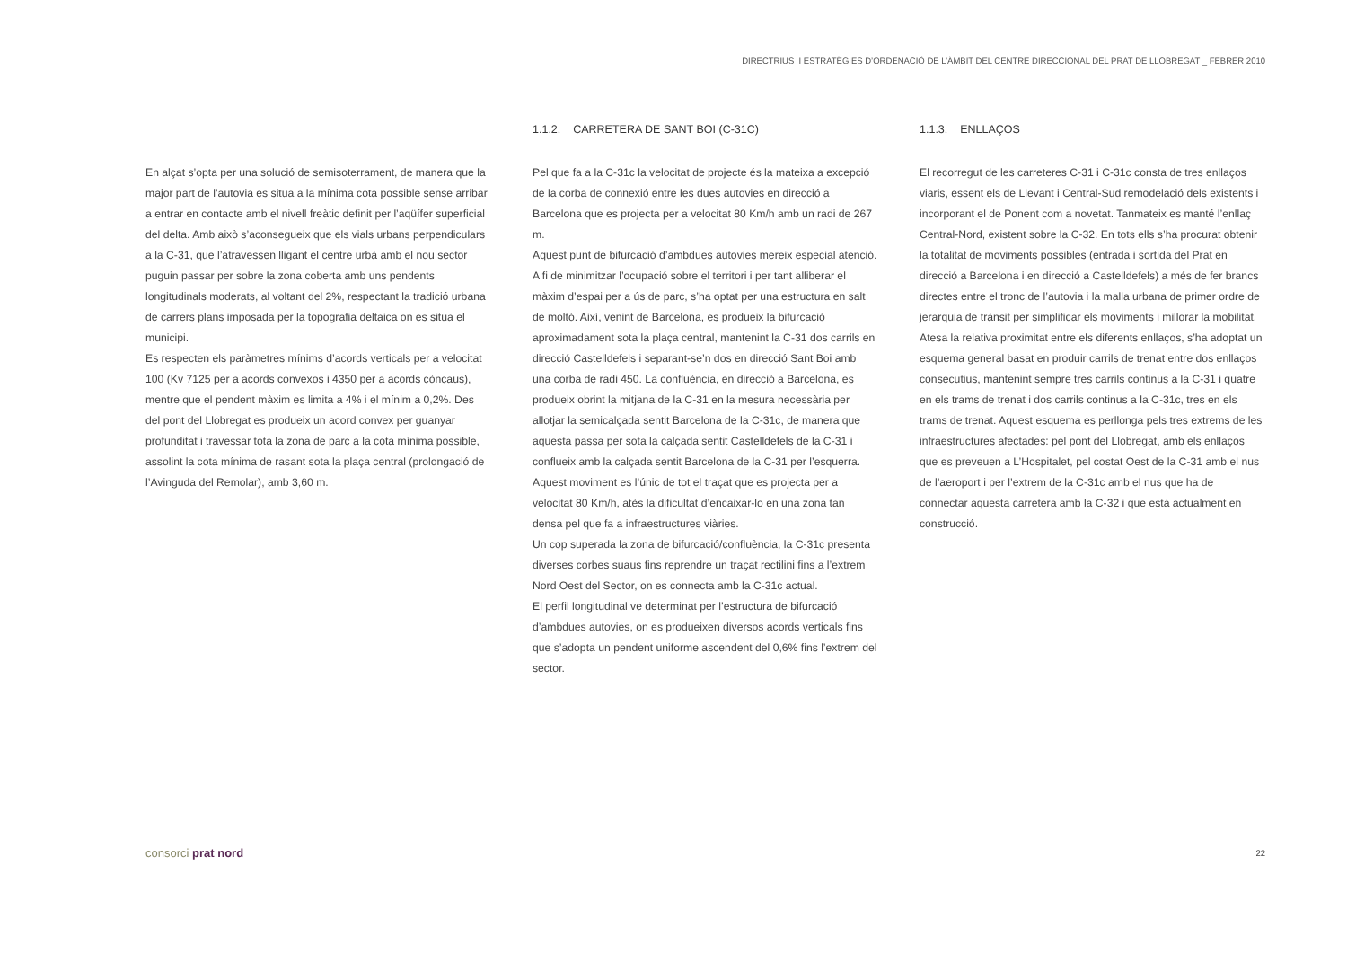DIRECTRIUS I ESTRATÈGIES D’ORDENACIÓ DE L’ÀMBIT DEL CENTRE DIRECCIONAL DEL PRAT DE LLOBREGAT _ FEBRER 2010
En alçat s’opta per una solució de semisoterrament, de manera que la major part de l’autovia es situa a la mínima cota possible sense arribar a entrar en contacte amb el nivell freàtic definit per l’aqüífer superficial del delta. Amb això s’aconsegueix que els vials urbans perpendiculars a la C-31, que l’atravessen lligant el centre urbà amb el nou sector puguin passar per sobre la zona coberta amb uns pendents longitudinals moderats, al voltant del 2%, respectant la tradició urbana de carrers plans imposada per la topografia deltaica on es situa el municipi.
Es respecten els paràmetres mínims d’acords verticals per a velocitat 100 (Kv 7125 per a acords convexos i 4350 per a acords còncaus), mentre que el pendent màxim es limita a 4% i el mínim a 0,2%. Des del pont del Llobregat es produeix un acord convex per guanyar profunditat i travessar tota la zona de parc a la cota mínima possible, assolint la cota mínima de rasant sota la plaça central (prolongació de l’Avinguda del Remolar), amb 3,60 m.
1.1.2. CARRETERA DE SANT BOI (C-31C)
Pel que fa a la C-31c la velocitat de projecte és la mateixa a excepció de la corba de connexió entre les dues autovies en direcció a Barcelona que es projecta per a velocitat 80 Km/h amb un radi de 267 m.
Aquest punt de bifurcació d’ambdues autovies mereix especial atenció. A fi de minimitzar l’ocupació sobre el territori i per tant alliberar el màxim d’espai per a ús de parc, s’ha optat per una estructura en salt de moltó. Així, venint de Barcelona, es produeix la bifurcació aproximadament sota la plaça central, mantenint la C-31 dos carrils en direcció Castelldefels i separant-se’n dos en direcció Sant Boi amb una corba de radi 450. La confluència, en direcció a Barcelona, es produeix obrint la mitjana de la C-31 en la mesura necessària per allotjar la semicalçada sentit Barcelona de la C-31c, de manera que aquesta passa per sota la calçada sentit Castelldefels de la C-31 i conflueix amb la calçada sentit Barcelona de la C-31 per l’esquerra. Aquest moviment es l’únic de tot el traçat que es projecta per a velocitat 80 Km/h, atès la dificultat d’encaixar-lo en una zona tan densa pel que fa a infraestructures viàries.
Un cop superada la zona de bifurcació/confluència, la C-31c presenta diverses corbes suaus fins reprendre un traçat rectilini fins a l’extrem Nord Oest del Sector, on es connecta amb la C-31c actual.
El perfil longitudinal ve determinat per l’estructura de bifurcació d’ambdues autovies, on es produeixen diversos acords verticals fins que s’adopta un pendent uniforme ascendent del 0,6% fins l’extrem del sector.
1.1.3. ENLLAÇOS
El recorregut de les carreteres C-31 i C-31c consta de tres enllaços viaris, essent els de Llevant i Central-Sud remodelació dels existents i incorporant el de Ponent com a novetat. Tanmateix es manté l’enllaç Central-Nord, existent sobre la C-32. En tots ells s’ha procurat obtenir la totalitat de moviments possibles (entrada i sortida del Prat en direcció a Barcelona i en direcció a Castelldefels) a més de fer brancs directes entre el tronc de l’autovia i la malla urbana de primer ordre de jerarquia de trànsit per simplificar els moviments i millorar la mobilitat. Atesa la relativa proximitat entre els diferents enllaços, s’ha adoptat un esquema general basat en produir carrils de trenat entre dos enllaços consecutius, mantenint sempre tres carrils continus a la C-31 i quatre en els trams de trenat i dos carrils continus a la C-31c, tres en els trams de trenat. Aquest esquema es perllonga pels tres extrems de les infraestructures afectades: pel pont del Llobregat, amb els enllaços que es preveuen a L’Hospitalet, pel costat Oest de la C-31 amb el nus de l’aeroport i per l’extrem de la C-31c amb el nus que ha de connectar aquesta carretera amb la C-32 i que està actualment en construcció.
consorci prat nord
22